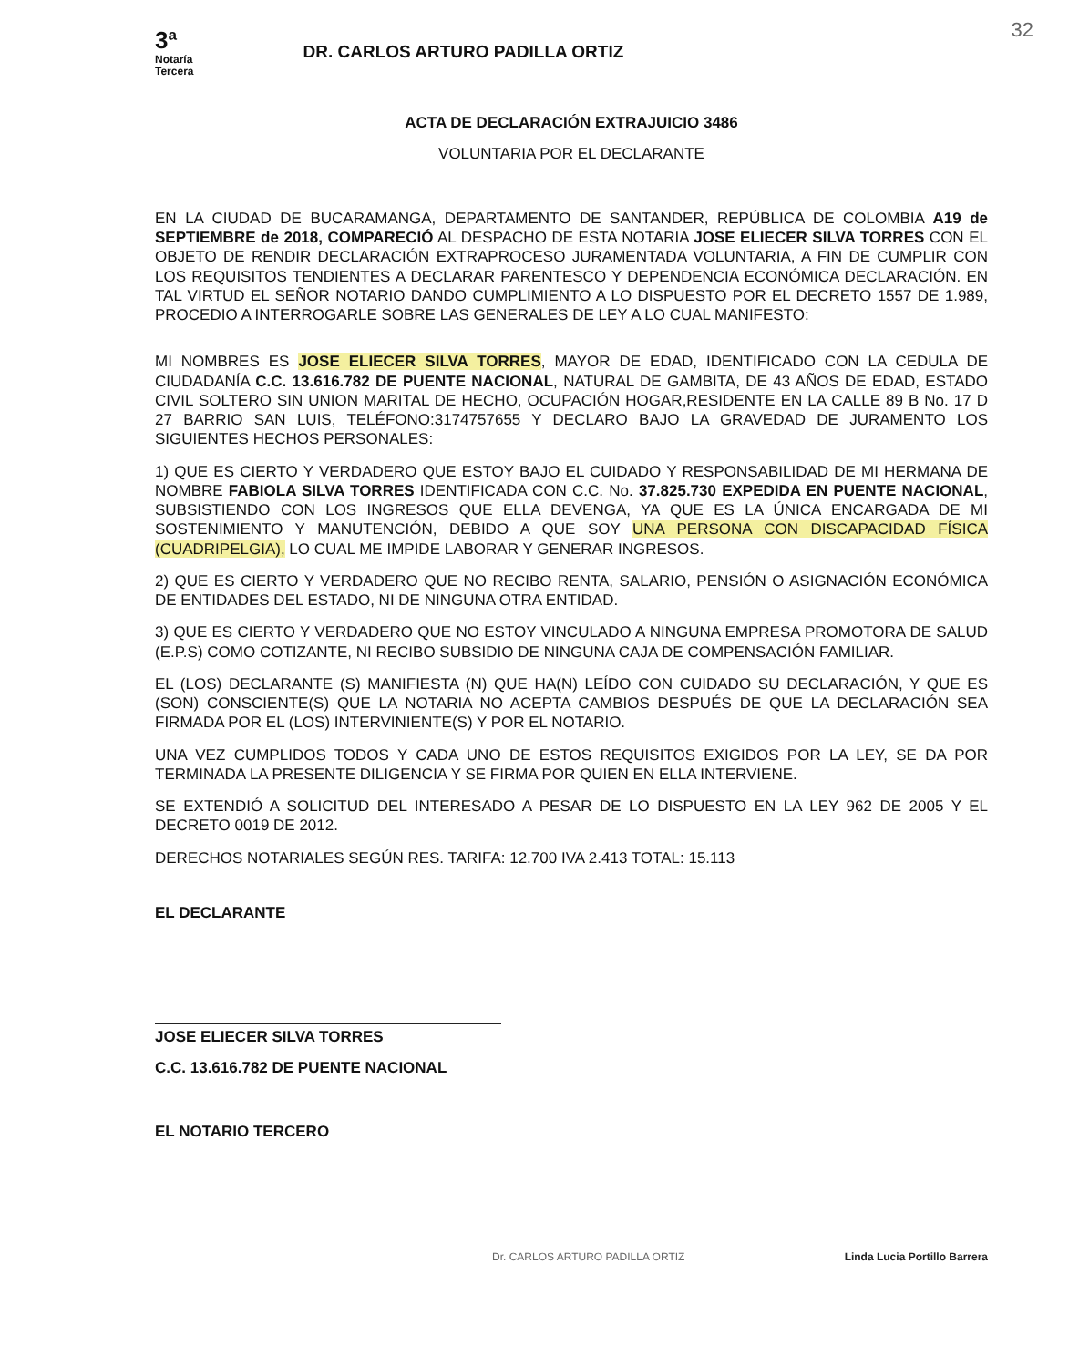32
3ª
Notaría
Tercera
DR. CARLOS ARTURO PADILLA ORTIZ
ACTA DE DECLARACIÓN EXTRAJUICIO 3486
VOLUNTARIA POR EL DECLARANTE
EN LA CIUDAD DE BUCARAMANGA, DEPARTAMENTO DE SANTANDER, REPÚBLICA DE COLOMBIA A19 de SEPTIEMBRE de 2018, COMPARECIÓ AL DESPACHO DE ESTA NOTARIA JOSE ELIECER SILVA TORRES CON EL OBJETO DE RENDIR DECLARACIÓN EXTRAPROCESO JURAMENTADA VOLUNTARIA, A FIN DE CUMPLIR CON LOS REQUISITOS TENDIENTES A DECLARAR PARENTESCO Y DEPENDENCIA ECONÓMICA DECLARACIÓN. EN TAL VIRTUD EL SEÑOR NOTARIO DANDO CUMPLIMIENTO A LO DISPUESTO POR EL DECRETO 1557 DE 1.989, PROCEDIO A INTERROGARLE SOBRE LAS GENERALES DE LEY A LO CUAL MANIFESTO:
MI NOMBRES ES JOSE ELIECER SILVA TORRES, MAYOR DE EDAD, IDENTIFICADO CON LA CEDULA DE CIUDADANÍA C.C. 13.616.782 DE PUENTE NACIONAL, NATURAL DE GAMBITA, DE 43 AÑOS DE EDAD, ESTADO CIVIL SOLTERO SIN UNION MARITAL DE HECHO, OCUPACIÓN HOGAR,RESIDENTE EN LA CALLE 89 B No. 17 D 27 BARRIO SAN LUIS, TELÉFONO:3174757655 Y DECLARO BAJO LA GRAVEDAD DE JURAMENTO LOS SIGUIENTES HECHOS PERSONALES:
1) QUE ES CIERTO Y VERDADERO QUE ESTOY BAJO EL CUIDADO Y RESPONSABILIDAD DE MI HERMANA DE NOMBRE FABIOLA SILVA TORRES IDENTIFICADA CON C.C. No. 37.825.730 EXPEDIDA EN PUENTE NACIONAL, SUBSISTIENDO CON LOS INGRESOS QUE ELLA DEVENGA, YA QUE ES LA ÚNICA ENCARGADA DE MI SOSTENIMIENTO Y MANUTENCIÓN, DEBIDO A QUE SOY UNA PERSONA CON DISCAPACIDAD FÍSICA (CUADRIPELGIA), LO CUAL ME IMPIDE LABORAR Y GENERAR INGRESOS.
2) QUE ES CIERTO Y VERDADERO QUE NO RECIBO RENTA, SALARIO, PENSIÓN O ASIGNACIÓN ECONÓMICA DE ENTIDADES DEL ESTADO, NI DE NINGUNA OTRA ENTIDAD.
3) QUE ES CIERTO Y VERDADERO QUE NO ESTOY VINCULADO A NINGUNA EMPRESA PROMOTORA DE SALUD (E.P.S) COMO COTIZANTE, NI RECIBO SUBSIDIO DE NINGUNA CAJA DE COMPENSACIÓN FAMILIAR.
EL (LOS) DECLARANTE (S) MANIFIESTA (N) QUE HA(N) LEÍDO CON CUIDADO SU DECLARACIÓN, Y QUE ES (SON) CONSCIENTE(S) QUE LA NOTARIA NO ACEPTA CAMBIOS DESPUÉS DE QUE LA DECLARACIÓN SEA FIRMADA POR EL (LOS) INTERVINIENTE(S) Y POR EL NOTARIO.
UNA VEZ CUMPLIDOS TODOS Y CADA UNO DE ESTOS REQUISITOS EXIGIDOS POR LA LEY, SE DA POR TERMINADA LA PRESENTE DILIGENCIA Y SE FIRMA POR QUIEN EN ELLA INTERVIENE.
SE EXTENDIÓ A SOLICITUD DEL INTERESADO A PESAR DE LO DISPUESTO EN LA LEY 962 DE 2005 Y EL DECRETO 0019 DE 2012.
DERECHOS NOTARIALES SEGÚN RES. TARIFA: 12.700 IVA 2.413 TOTAL: 15.113
EL DECLARANTE
JOSE ELIECER SILVA TORRES
C.C. 13.616.782 DE PUENTE NACIONAL
EL NOTARIO TERCERO
Dr. CARLOS ARTURO PADILLA ORTIZ Linda Lucia Portillo Barrera